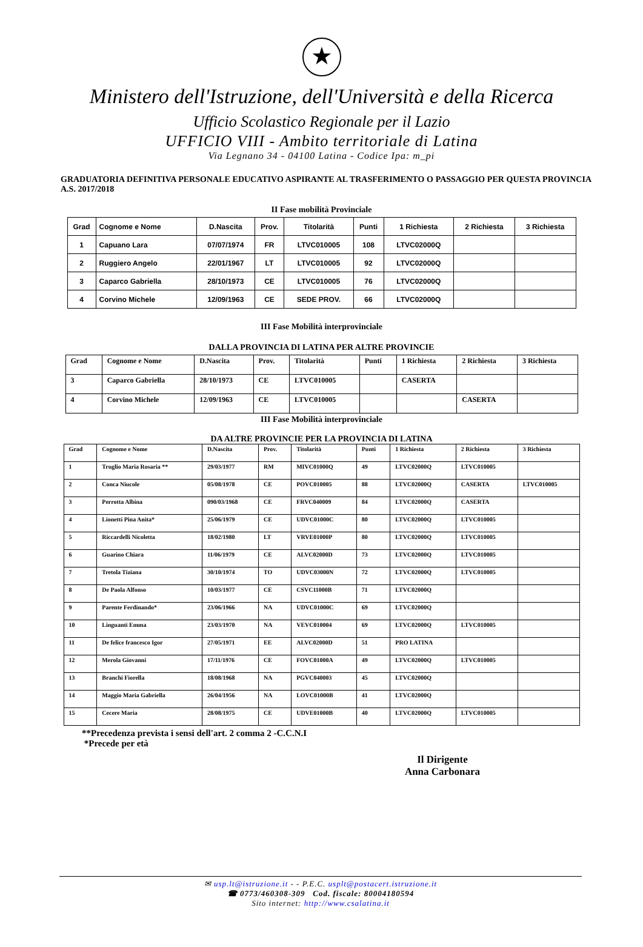★
Ministero dell'Istruzione, dell'Università e della Ricerca
Ufficio Scolastico Regionale per il Lazio
UFFICIO VIII - Ambito territoriale di Latina
Via Legnano 34 - 04100 Latina - Codice Ipa: m_pi
GRADUATORIA DEFINITIVA PERSONALE EDUCATIVO ASPIRANTE AL TRASFERIMENTO O PASSAGGIO PER QUESTA PROVINCIA A.S. 2017/2018
II Fase mobilità Provinciale
| Grad | Cognome e Nome | D.Nascita | Prov. | Titolarità | Punti | 1 Richiesta | 2 Richiesta | 3 Richiesta |
| --- | --- | --- | --- | --- | --- | --- | --- | --- |
| 1 | Capuano Lara | 07/07/1974 | FR | LTVC010005 | 108 | LTVC02000Q | | |
| 2 | Ruggiero Angelo | 22/01/1967 | LT | LTVC010005 | 92 | LTVC02000Q | | |
| 3 | Caparco Gabriella | 28/10/1973 | CE | LTVC010005 | 76 | LTVC02000Q | | |
| 4 | Corvino Michele | 12/09/1963 | CE | SEDE PROV. | 66 | LTVC02000Q | | |
III Fase Mobilità interprovinciale
DALLA PROVINCIA DI LATINA PER ALTRE PROVINCIE
| Grad | Cognome e Nome | D.Nascita | Prov. | Titolarità | Punti | 1 Richiesta | 2 Richiesta | 3 Richiesta |
| --- | --- | --- | --- | --- | --- | --- | --- | --- |
| 3 | Caparco Gabriella | 28/10/1973 | CE | LTVC010005 | | CASERTA | | |
| 4 | Corvino Michele | 12/09/1963 | CE | LTVC010005 | | | CASERTA | |
III Fase Mobilità interprovinciale
DA ALTRE PROVINCIE PER LA PROVINCIA DI LATINA
| Grad | Cognome e Nome | D.Nascita | Prov. | Titolarità | Punti | 1 Richiesta | 2 Richiesta | 3 Richiesta |
| --- | --- | --- | --- | --- | --- | --- | --- | --- |
| 1 | Truglio Maria Rosaria ** | 29/03/1977 | RM | MIVC01000Q | 49 | LTVC02000Q | LTVC010005 | |
| 2 | Conca Niucole | 05/08/1978 | CE | POVC010005 | 88 | LTVC02000Q | CASERTA | LTVC010005 |
| 3 | Perrotta Albina | 090/03/1968 | CE | FRVC040009 | 84 | LTVC02000Q | CASERTA | |
| 4 | Lionetti Pina Anita* | 25/06/1979 | CE | UDVC01000C | 80 | LTVC02000Q | LTVC010005 | |
| 5 | Riccardelli Nicoletta | 18/02/1980 | LT | VRVE01000P | 80 | LTVC02000Q | LTVC010005 | |
| 6 | Guarino Chiara | 11/06/1979 | CE | ALVC02000D | 73 | LTVC02000Q | LTVC010005 | |
| 7 | Tretola Tiziana | 30/10/1974 | TO | UDVC03000N | 72 | LTVC02000Q | LTVC010005 | |
| 8 | De Paola Alfonso | 10/03/1977 | CE | CSVC11000B | 71 | LTVC02000Q | | |
| 9 | Parente Ferdinando* | 23/06/1966 | NA | UDVC01000C | 69 | LTVC02000Q | | |
| 10 | Linguanti Emma | 23/03/1970 | NA | VEVC010004 | 69 | LTVC02000Q | LTVC010005 | |
| 11 | De felice francesco Igor | 27/05/1971 | EE | ALVC02000D | 51 | PRO LATINA | | |
| 12 | Merola Giovanni | 17/11/1976 | CE | FOVC01000A | 49 | LTVC02000Q | LTVC010005 | |
| 13 | Branchi Fiorella | 18/08/1968 | NA | PGVC040003 | 45 | LTVC02000Q | | |
| 14 | Maggio Maria Gabriella | 26/04/1956 | NA | LOVC01000B | 41 | LTVC02000Q | | |
| 15 | Cecere Maria | 28/08/1975 | CE | UDVE01000B | 40 | LTVC02000Q | LTVC010005 | |
**Precedenza prevista i sensi dell'art. 2 comma 2 -C.C.N.I
*Precede per età
Il Dirigente
Anna Carbonara
✉ usp.lt@istruzione.it - - P.E.C. usplt@postacert.istruzione.it
☎ 0773/460308-309 Cod. fiscale: 80004180594
Sito internet: http://www.csalatina.it